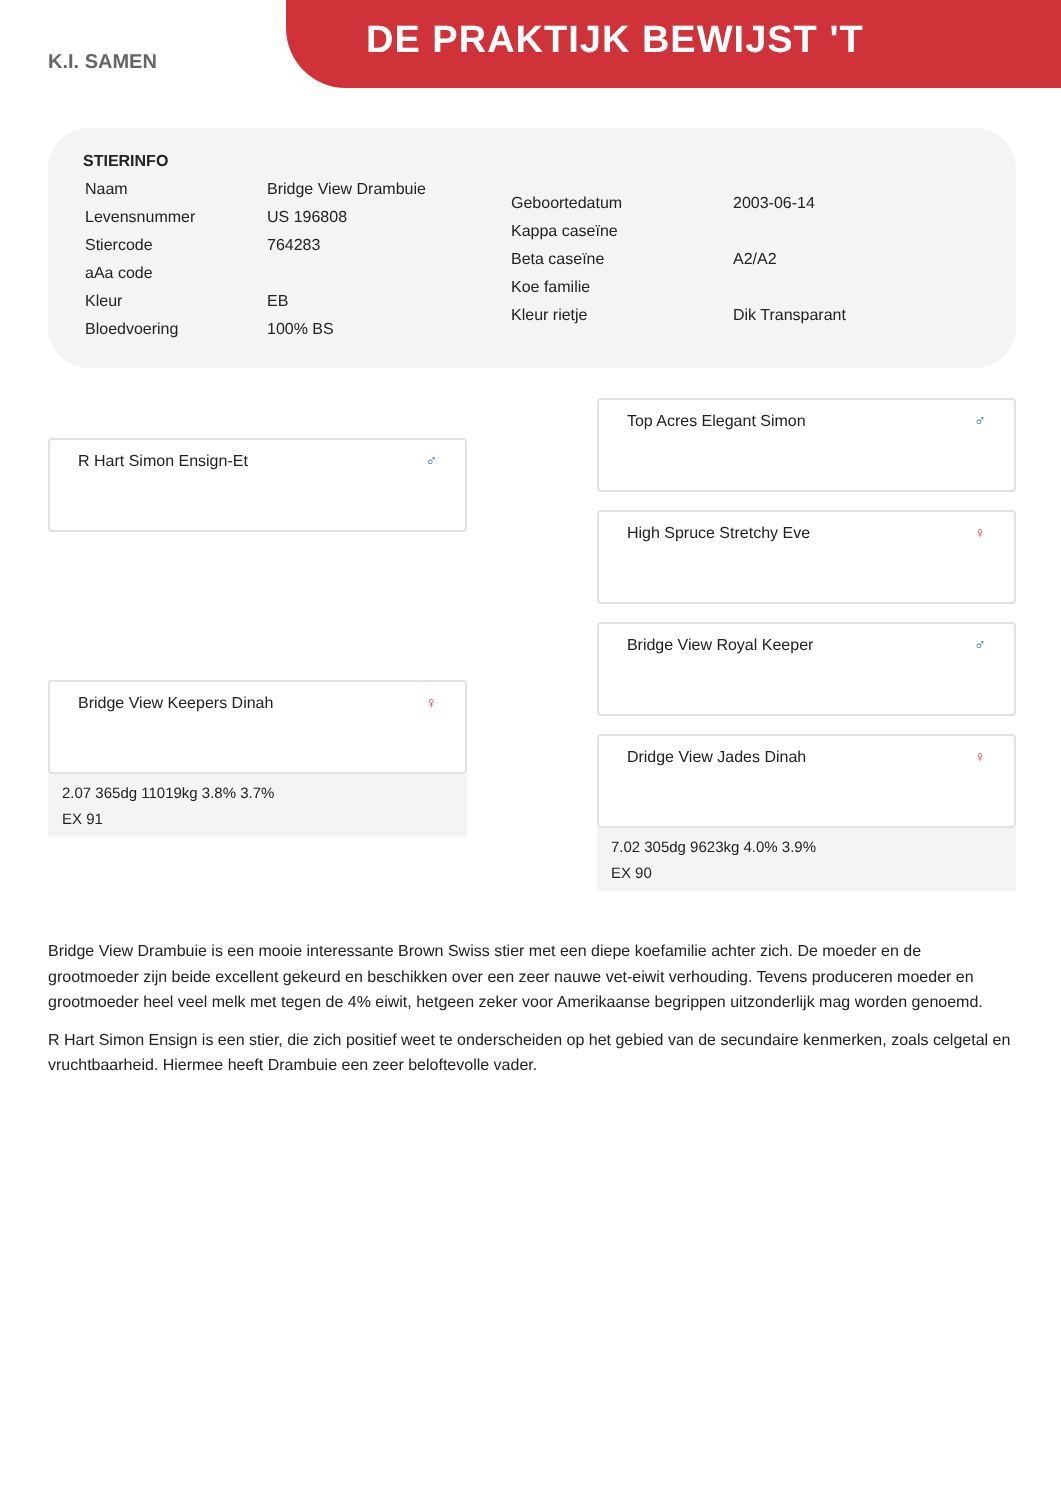K.I. SAMEN
DE PRAKTIJK BEWIJST 'T
STIERINFO
| Naam | Bridge View Drambuie |
| Levensnummer | US 196808 |
| Stiercode | 764283 |
| aAa code | |
| Kleur | EB |
| Bloedvoering | 100% BS |
| Geboortedatum | 2003-06-14 |
| Kappa caseïne | |
| Beta caseïne | A2/A2 |
| Koe familie | |
| Kleur rietje | Dik Transparant |
R Hart Simon Ensign-Et ♂
Bridge View Keepers Dinah ♀
2.07 365dg 11019kg 3.8% 3.7%
EX 91
Top Acres Elegant Simon ♂
High Spruce Stretchy Eve ♀
Bridge View Royal Keeper ♂
Dridge View Jades Dinah ♀
7.02 305dg 9623kg 4.0% 3.9%
EX 90
Bridge View Drambuie is een mooie interessante Brown Swiss stier met een diepe koefamilie achter zich. De moeder en de grootmoeder zijn beide excellent gekeurd en beschikken over een zeer nauwe vet-eiwit verhouding. Tevens produceren moeder en grootmoeder heel veel melk met tegen de 4% eiwit, hetgeen zeker voor Amerikaanse begrippen uitzonderlijk mag worden genoemd.
R Hart Simon Ensign is een stier, die zich positief weet te onderscheiden op het gebied van de secundaire kenmerken, zoals celgetal en vruchtbaarheid. Hiermee heeft Drambuie een zeer beloftevolle vader.